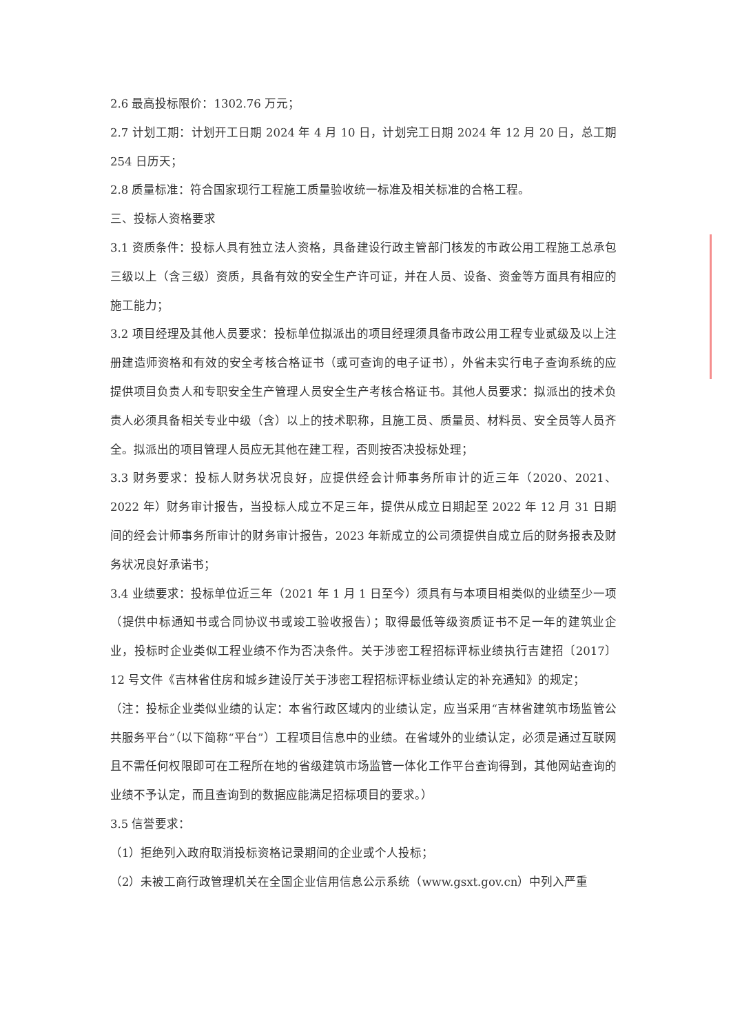2.6 最高投标限价：1302.76 万元；
2.7 计划工期：计划开工日期 2024 年 4 月 10 日，计划完工日期 2024 年 12 月 20 日，总工期 254 日历天；
2.8 质量标准：符合国家现行工程施工质量验收统一标准及相关标准的合格工程。
三、投标人资格要求
3.1 资质条件：投标人具有独立法人资格，具备建设行政主管部门核发的市政公用工程施工总承包三级以上（含三级）资质，具备有效的安全生产许可证，并在人员、设备、资金等方面具有相应的施工能力；
3.2 项目经理及其他人员要求：投标单位拟派出的项目经理须具备市政公用工程专业贰级及以上注册建造师资格和有效的安全考核合格证书（或可查询的电子证书），外省未实行电子查询系统的应提供项目负责人和专职安全生产管理人员安全生产考核合格证书。其他人员要求：拟派出的技术负责人必须具备相关专业中级（含）以上的技术职称，且施工员、质量员、材料员、安全员等人员齐全。拟派出的项目管理人员应无其他在建工程，否则按否决投标处理；
3.3 财务要求：投标人财务状况良好，应提供经会计师事务所审计的近三年（2020、2021、2022 年）财务审计报告，当投标人成立不足三年，提供从成立日期起至 2022 年 12 月 31 日期间的经会计师事务所审计的财务审计报告，2023 年新成立的公司须提供自成立后的财务报表及财务状况良好承诺书；
3.4 业绩要求：投标单位近三年（2021 年 1 月 1 日至今）须具有与本项目相类似的业绩至少一项（提供中标通知书或合同协议书或竣工验收报告）；取得最低等级资质证书不足一年的建筑业企业，投标时企业类似工程业绩不作为否决条件。关于涉密工程招标评标业绩执行吉建招〔2017〕12 号文件《吉林省住房和城乡建设厅关于涉密工程招标评标业绩认定的补充通知》的规定；
（注：投标企业类似业绩的认定：本省行政区域内的业绩认定，应当采用“吉林省建筑市场监管公共服务平台”（以下简称“平台”）工程项目信息中的业绩。在省域外的业绩认定，必须是通过互联网且不需任何权限即可在工程所在地的省级建筑市场监管一体化工作平台查询得到，其他网站查询的业绩不予认定，而且查询到的数据应能满足招标项目的要求。）
3.5 信誉要求：
（1）拒绝列入政府取消投标资格记录期间的企业或个人投标；
（2）未被工商行政管理机关在全国企业信用信息公示系统（www.gsxt.gov.cn）中列入严重